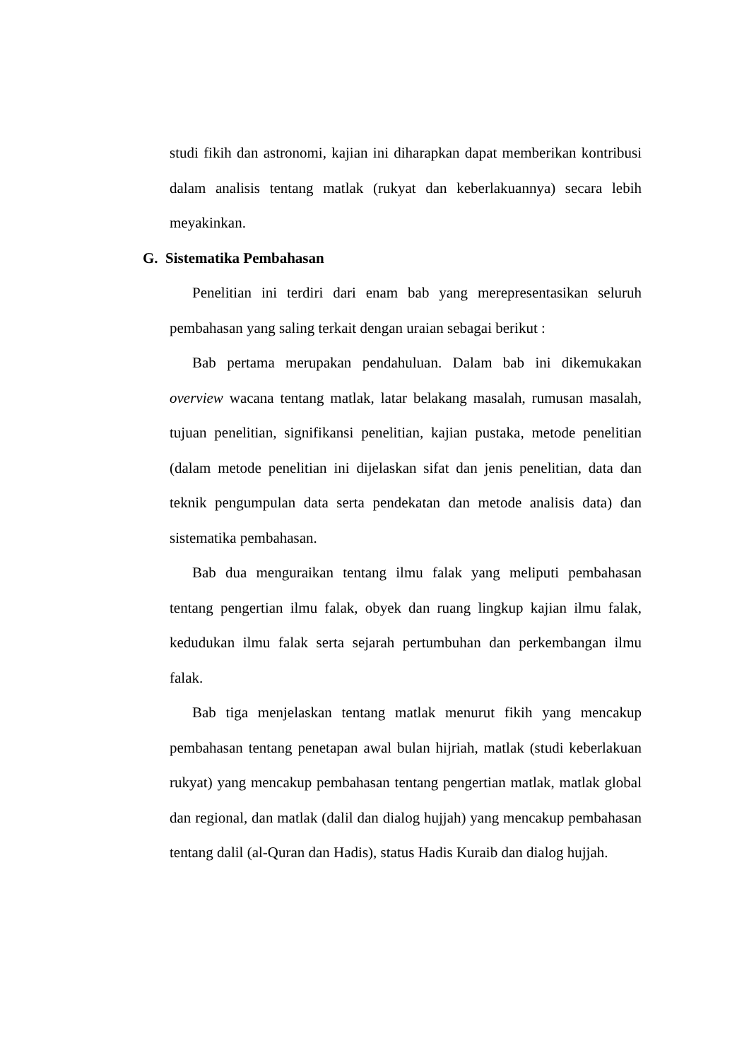studi fikih dan astronomi, kajian ini diharapkan dapat memberikan kontribusi dalam analisis tentang matlak (rukyat dan keberlakuannya) secara lebih meyakinkan.
G. Sistematika Pembahasan
Penelitian ini terdiri dari enam bab yang merepresentasikan seluruh pembahasan yang saling terkait dengan uraian sebagai berikut :
Bab pertama merupakan pendahuluan. Dalam bab ini dikemukakan overview wacana tentang matlak, latar belakang masalah, rumusan masalah, tujuan penelitian, signifikansi penelitian, kajian pustaka, metode penelitian (dalam metode penelitian ini dijelaskan sifat dan jenis penelitian, data dan teknik pengumpulan data serta pendekatan dan metode analisis data) dan sistematika pembahasan.
Bab dua menguraikan tentang ilmu falak yang meliputi pembahasan tentang pengertian ilmu falak, obyek dan ruang lingkup kajian ilmu falak, kedudukan ilmu falak serta sejarah pertumbuhan dan perkembangan ilmu falak.
Bab tiga menjelaskan tentang matlak menurut fikih yang mencakup pembahasan tentang penetapan awal bulan hijriah, matlak (studi keberlakuan rukyat) yang mencakup pembahasan tentang pengertian matlak, matlak global dan regional, dan matlak (dalil dan dialog hujjah) yang mencakup pembahasan tentang dalil (al-Quran dan Hadis), status Hadis Kuraib dan dialog hujjah.